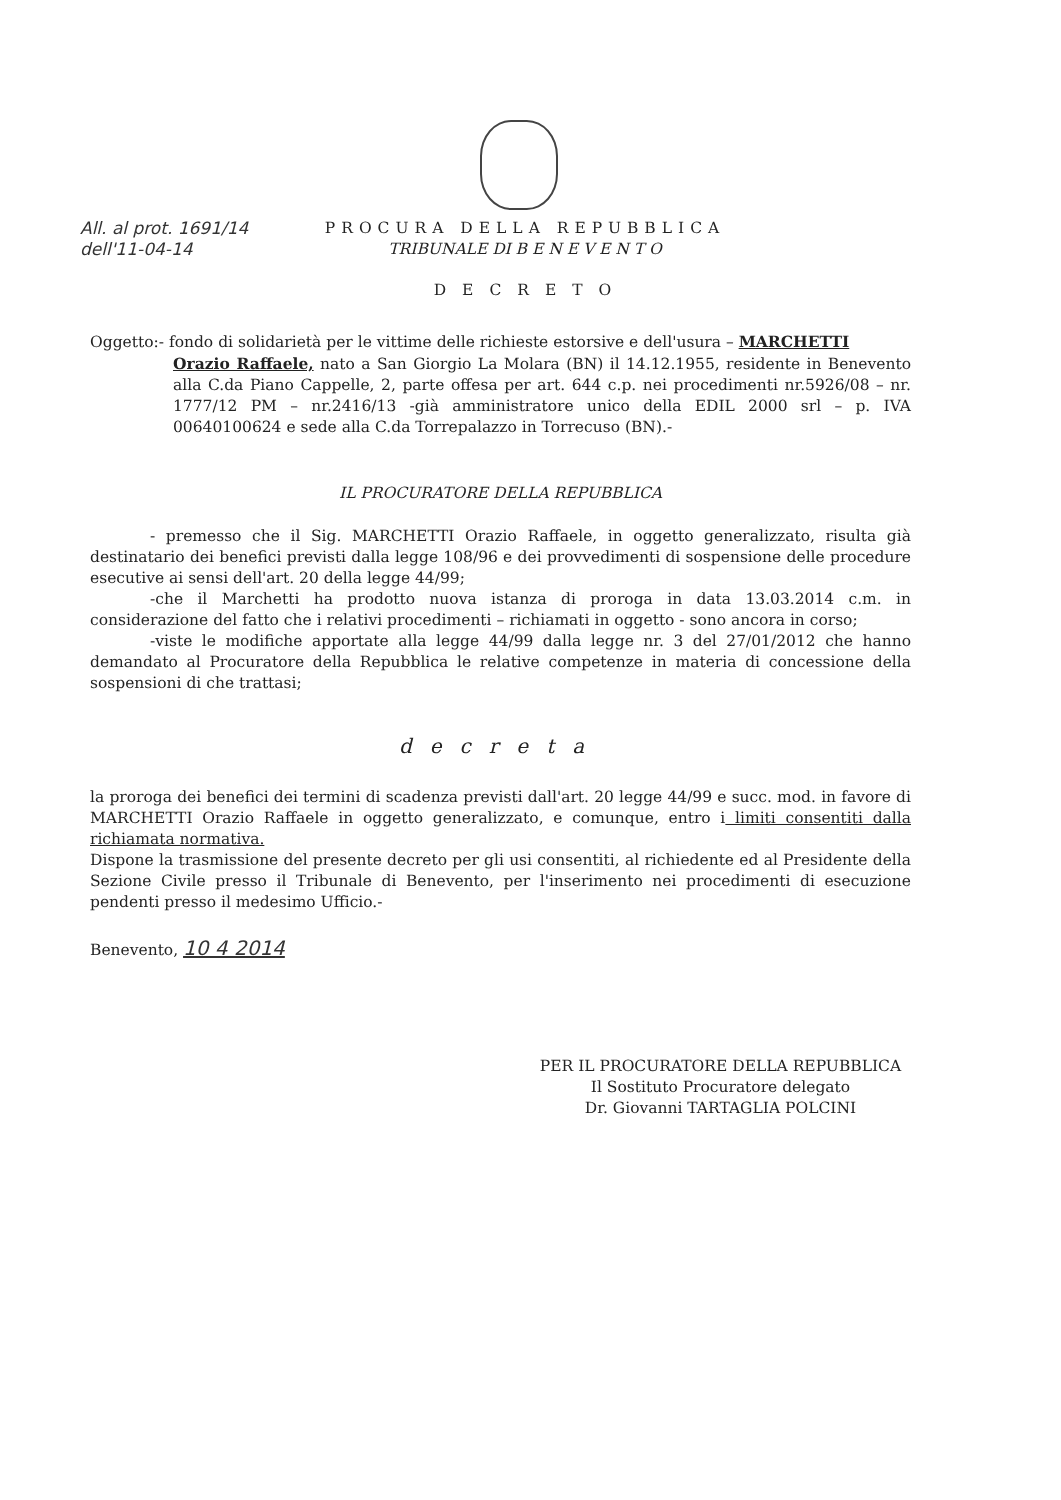All. al prot. 1691/14
dell'11-04-14
PROCURA DELLA REPUBBLICA
TRIBUNALE DI B E N E V E N T O
DECRETO
Oggetto:- fondo di solidarietà per le vittime delle richieste estorsive e dell'usura – MARCHETTI
Orazio Raffaele, nato a San Giorgio La Molara (BN) il 14.12.1955, residente in Benevento alla C.da Piano Cappelle, 2, parte offesa per art. 644 c.p. nei procedimenti nr.5926/08 – nr. 1777/12 PM – nr.2416/13 -già amministratore unico della EDIL 2000 srl – p. IVA 00640100624 e sede alla C.da Torrepalazzo in Torrecuso (BN).-
IL PROCURATORE DELLA REPUBBLICA
- premesso che il Sig. MARCHETTI Orazio Raffaele, in oggetto generalizzato, risulta già destinatario dei benefici previsti dalla legge 108/96 e dei provvedimenti di sospensione delle procedure esecutive ai sensi dell'art. 20 della legge 44/99;
-che il Marchetti ha prodotto nuova istanza di proroga in data 13.03.2014 c.m. in considerazione del fatto che i relativi procedimenti – richiamati in oggetto - sono ancora in corso;
-viste le modifiche apportate alla legge 44/99 dalla legge nr. 3 del 27/01/2012 che hanno demandato al Procuratore della Repubblica le relative competenze in materia di concessione della sospensioni di che trattasi;
decreta
la proroga dei benefici dei termini di scadenza previsti dall'art. 20 legge 44/99 e succ. mod. in favore di MARCHETTI Orazio Raffaele in oggetto generalizzato, e comunque, entro i limiti consentiti dalla richiamata normativa.
Dispone la trasmissione del presente decreto per gli usi consentiti, al richiedente ed al Presidente della Sezione Civile presso il Tribunale di Benevento, per l'inserimento nei procedimenti di esecuzione pendenti presso il medesimo Ufficio.-
Benevento, 10 4 2014
PER IL PROCURATORE DELLA REPUBBLICA
Il Sostituto Procuratore delegato
Dr. Giovanni TARTAGLIA POLCINI